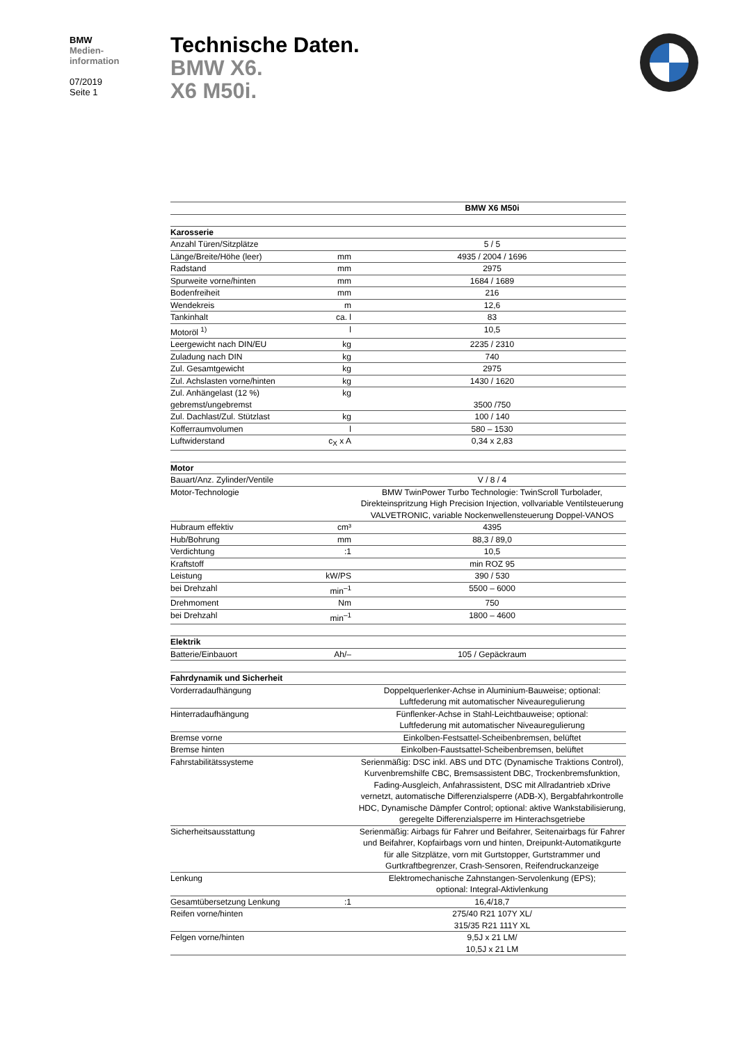BMW
Medien-
information
07/2019
Seite 1
Technische Daten.
BMW X6.
X6 M50i.
| | | BMW X6 M50i |
| Karosserie | | |
| Anzahl Türen/Sitzplätze | | 5 / 5 |
| Länge/Breite/Höhe (leer) | mm | 4935 / 2004 / 1696 |
| Radstand | mm | 2975 |
| Spurweite vorne/hinten | mm | 1684 / 1689 |
| Bodenfreiheit | mm | 216 |
| Wendekreis | m | 12,6 |
| Tankinhalt | ca. l | 83 |
| Motoröl <sup>1)</sup> | l | 10,5 |
| Leergewicht nach DIN/EU | kg | 2235 / 2310 |
| Zuladung nach DIN | kg | 740 |
| Zul. Gesamtgewicht | kg | 2975 |
| Zul. Achslasten vorne/hinten | kg | 1430 / 1620 |
| Zul. Anhängelast (12 %) gebremst/ungebremst | kg | 3500 /750 |
| Zul. Dachlast/Zul. Stützlast | kg | 100 / 140 |
| Kofferraumvolumen | l | 580 – 1530 |
| Luftwiderstand | c<sub>X</sub> x A | 0,34 x 2,83 |
| Motor | | |
| Bauart/Anz. Zylinder/Ventile | | V / 8 / 4 |
| Motor-Technologie | | BMW TwinPower Turbo Technologie: TwinScroll Turbolader, Direkteinspritzung High Precision Injection, vollvariable Ventilsteuerung VALVETRONIC, variable Nockenwellensteuerung Doppel-VANOS |
| Hubraum effektiv | cm³ | 4395 |
| Hub/Bohrung | mm | 88,3 / 89,0 |
| Verdichtung | :1 | 10,5 |
| Kraftstoff | | min ROZ 95 |
| Leistung | kW/PS | 390 / 530 |
| bei Drehzahl | min<sup>–1</sup> | 5500 – 6000 |
| Drehmoment | Nm | 750 |
| bei Drehzahl | min<sup>–1</sup> | 1800 – 4600 |
| Elektrik | | |
| Batterie/Einbauort | Ah/– | 105 / Gepäckraum |
| Fahrdynamik und Sicherheit | | |
| Vorderradaufhängung | | Doppelquerlenker-Achse in Aluminium-Bauweise; optional: Luftfederung mit automatischer Niveauregulierung |
| Hinterradaufhängung | | Fünflenker-Achse in Stahl-Leichtbauweise; optional: Luftfederung mit automatischer Niveauregulierung |
| Bremse vorne | | Einkolben-Festsattel-Scheibenbremsen, belüftet |
| Bremse hinten | | Einkolben-Faustsattel-Scheibenbremsen, belüftet |
| Fahrstabilitätssysteme | | Serienmäßig: DSC inkl. ABS und DTC (Dynamische Traktions Control), Kurvenbremshilfe CBC, Bremsassistent DBC, Trockenbremsfunktion, Fading-Ausgleich, Anfahrassistent, DSC mit Allradantrieb xDrive vernetzt, automatische Differenzialsperre (ADB-X), Bergabfahrkontrolle HDC, Dynamische Dämpfer Control; optional: aktive Wankstabilisierung, geregelte Differenzialsperre im Hinterachsgetriebe |
| Sicherheitsausstattung | | Serienmäßig: Airbags für Fahrer und Beifahrer, Seitenairbags für Fahrer und Beifahrer, Kopfairbags vorn und hinten, Dreipunkt-Automatikgurte für alle Sitzplätze, vorn mit Gurtstopper, Gurtstrammer und Gurtkraftbegrenzer, Crash-Sensoren, Reifendruckanzeige |
| Lenkung | | Elektromechanische Zahnstangen-Servolenkung (EPS); optional: Integral-Aktivlenkung |
| Gesamtübersetzung Lenkung | :1 | 16,4/18,7 |
| Reifen vorne/hinten | | 275/40 R21 107Y XL/ 315/35 R21 111Y XL |
| Felgen vorne/hinten | | 9,5J x 21 LM/ 10,5J x 21 LM |